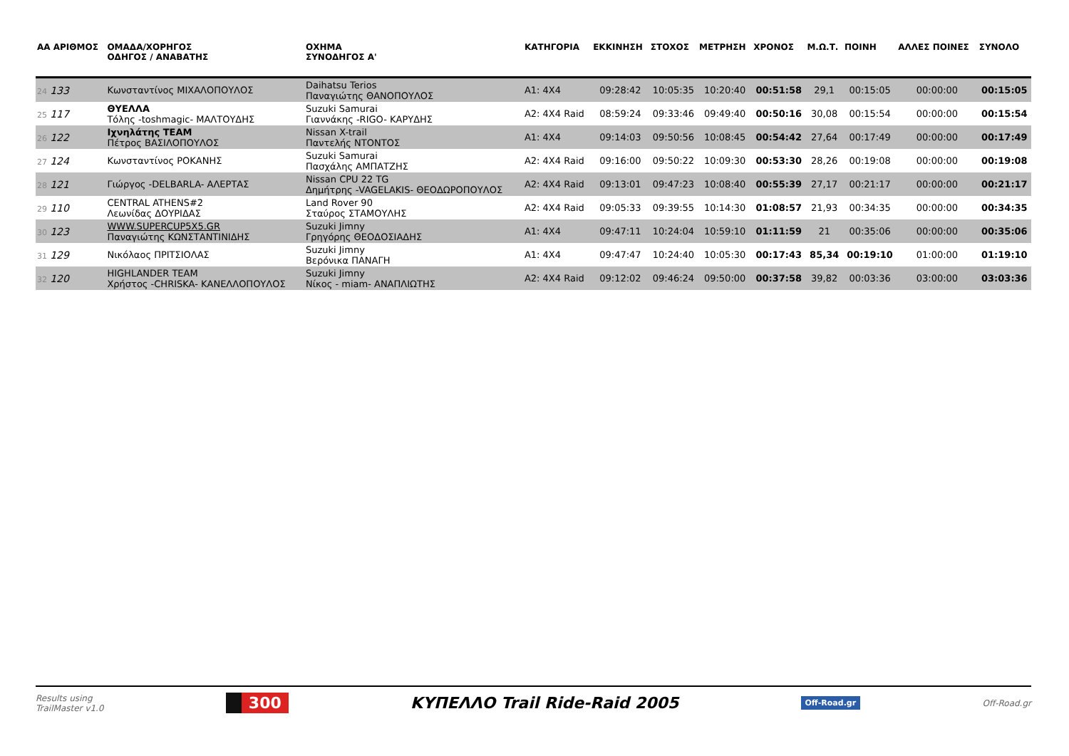| ΑΑ ΑΡΙΘΜΟΣ | ΟΜΑΔΑ/ΧΟΡΗΓΟΣ ΟΔΗΓΟΣ / ΑΝΑΒΑΤΗΣ | ΟΧΗΜΑ ΣΥΝΟΔΗΓΟΣ Α' | ΚΑΤΗΓΟΡΙΑ | ΕΚΚΙΝΗΣΗ | ΣΤΟΧΟΣ | ΜΕΤΡΗΣΗ | ΧΡΟΝΟΣ | Μ.Ω.Τ. | ΠΟΙΝΗ | ΑΛΛΕΣ ΠΟΙΝΕΣ | ΣΥΝΟΛΟ |
| --- | --- | --- | --- | --- | --- | --- | --- | --- | --- | --- | --- |
| 24 133 | Κωνσταντίνος ΜΙΧΑΛΟΠΟΥΛΟΣ | Daihatsu Terios Παναγιώτης ΘΑΝΟΠΟΥΛΟΣ | A1: 4X4 | 09:28:42 | 10:05:35 | 10:20:40 | 00:51:58 | 29,1 | 00:15:05 | 00:00:00 | 00:15:05 |
| 25 117 | ΘΥΕΛΛΑ Τόλης -toshmagic- ΜΑΛΤΟΥΔΗΣ | Suzuki Samurai Γιαννάκης -RIGO- ΚΑΡΥΔΗΣ | A2: 4X4 Raid | 08:59:24 | 09:33:46 | 09:49:40 | 00:50:16 | 30,08 | 00:15:54 | 00:00:00 | 00:15:54 |
| 26 122 | Ιχνηλάτης TEAM Πέτρος ΒΑΣΙΛΟΠΟΥΛΟΣ | Nissan X-trail Παντελής ΝΤΟΝΤΟΣ | A1: 4X4 | 09:14:03 | 09:50:56 | 10:08:45 | 00:54:42 | 27,64 | 00:17:49 | 00:00:00 | 00:17:49 |
| 27 124 | Κωνσταντίνος ΡΟΚΑΝΗΣ | Suzuki Samurai Πασχάλης ΑΜΠΑΤΖΗΣ | A2: 4X4 Raid | 09:16:00 | 09:50:22 | 10:09:30 | 00:53:30 | 28,26 | 00:19:08 | 00:00:00 | 00:19:08 |
| 28 121 | Γιώργος -DELBARLA- ΑΛΕΡΤΑΣ | Nissan CPU 22 TG Δημήτρης -VAGELAKIS- ΘΕΟΔΩΡΟΠΟΥΛΟΣ | A2: 4X4 Raid | 09:13:01 | 09:47:23 | 10:08:40 | 00:55:39 | 27,17 | 00:21:17 | 00:00:00 | 00:21:17 |
| 29 110 | CENTRAL ATHENS#2 Λεωνίδας ΔΟΥΡΙΔΑΣ | Land Rover 90 Σταύρος ΣΤΑΜΟΥΛΗΣ | A2: 4X4 Raid | 09:05:33 | 09:39:55 | 10:14:30 | 01:08:57 | 21,93 | 00:34:35 | 00:00:00 | 00:34:35 |
| 30 123 | WWW.SUPERCUP5X5.GR Παναγιώτης ΚΩΝΣΤΑΝΤΙΝΙΔΗΣ | Suzuki Jimny Γρηγόρης ΘΕΟΔΟΣΙΑΔΗΣ | A1: 4X4 | 09:47:11 | 10:24:04 | 10:59:10 | 01:11:59 | 21 | 00:35:06 | 00:00:00 | 00:35:06 |
| 31 129 | Νικόλαος ΠΡΙΤΣΙΟΛΑΣ | Suzuki Jimny Βερόνικα ΠΑΝΑΓΗ | A1: 4X4 | 09:47:47 | 10:24:40 | 10:05:30 | 00:17:43 | 85,34 | 00:19:10 | 01:00:00 | 01:19:10 |
| 32 120 | HIGHLANDER TEAM Χρήστος -CHRISKA- ΚΑΝΕΛΛΟΠΟΥΛΟΣ | Suzuki Jimny Νίκος - miam- ΑΝΑΠΛΙΩΤΗΣ | A2: 4X4 Raid | 09:12:02 | 09:46:24 | 09:50:00 | 00:37:58 | 39,82 | 00:03:36 | 03:00:00 | 03:03:36 |
Results using
TrailMaster v1.0 300 ΚΥΠΕΛΛΟ Trail Ride-Raid 2005 Off-Road.gr Off-Road.gr